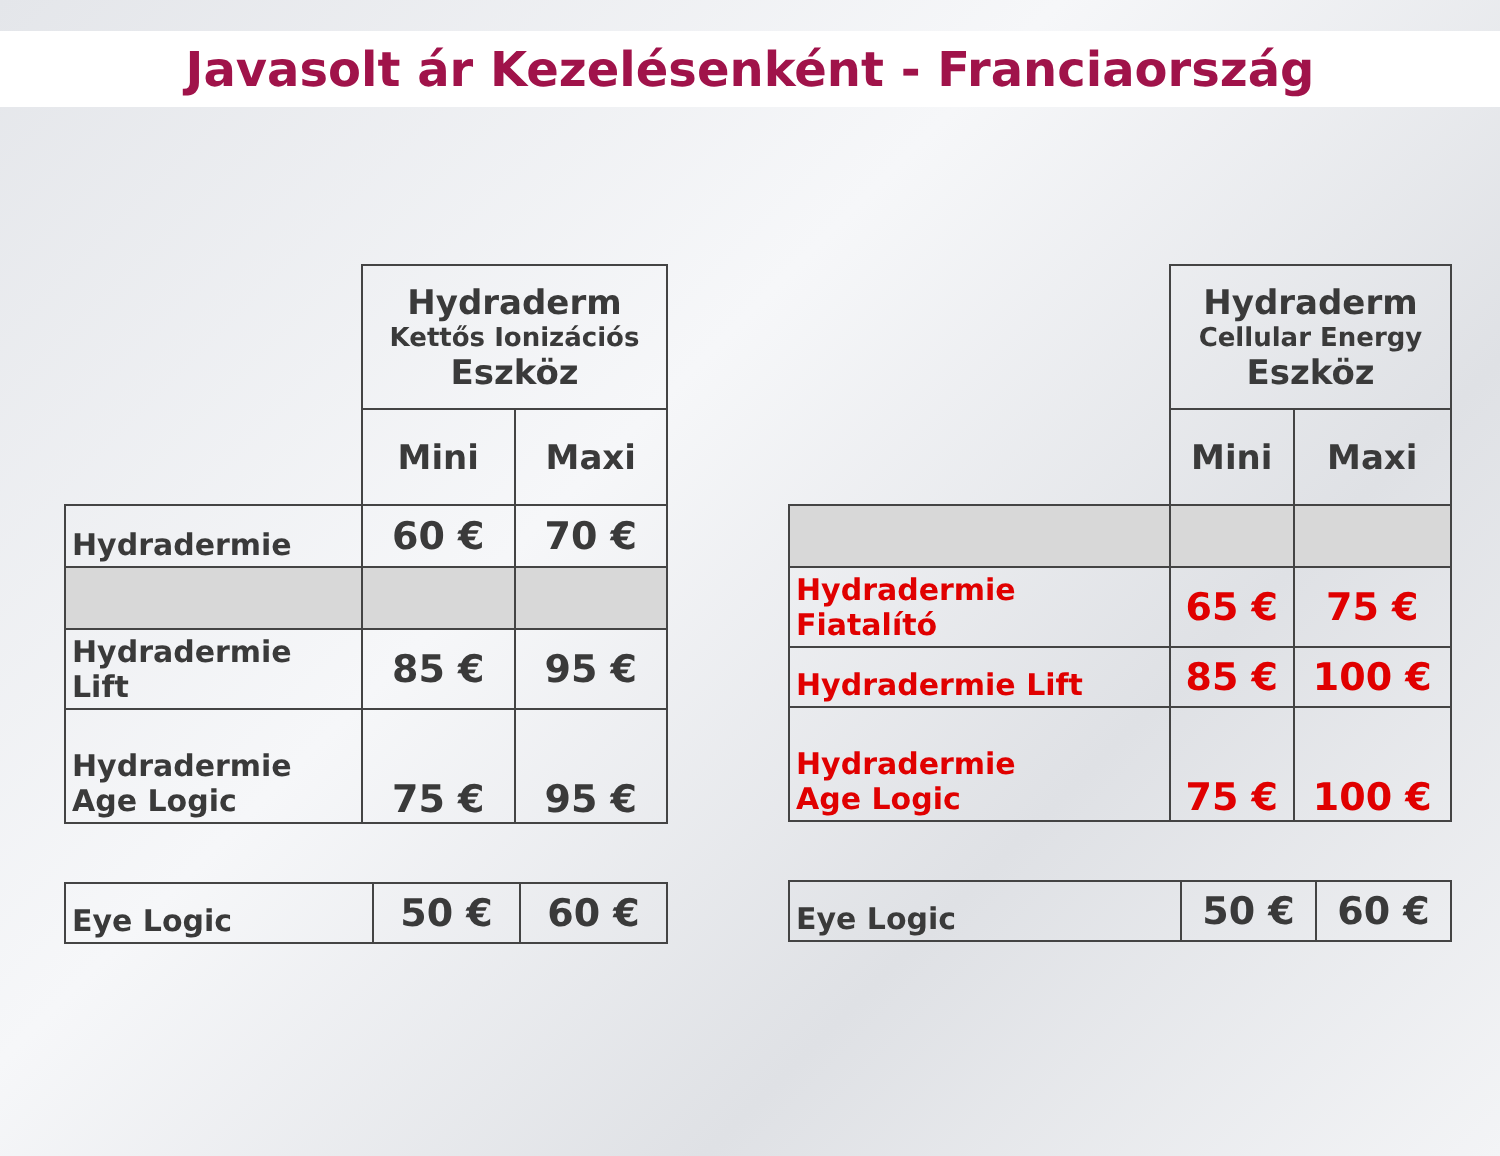Javasolt ár Kezelésenként - Franciaország
| | Hydraderm Kettős Ionizációs Eszköz | |
| | Mini | Maxi |
| Hydradermie | 60 € | 70 € |
| Hydradermie Lift | 85 € | 95 € |
| Hydradermie Age Logic | 75 € | 95 € |
| Eye Logic | 50 € | 60 € |
| | Hydraderm Cellular Energy Eszköz | |
| | Mini | Maxi |
| Hydradermie Fiatalító | 65 € | 75 € |
| Hydradermie Lift | 85 € | 100 € |
| Hydradermie Age Logic | 75 € | 100 € |
| Eye Logic | 50 € | 60 € |